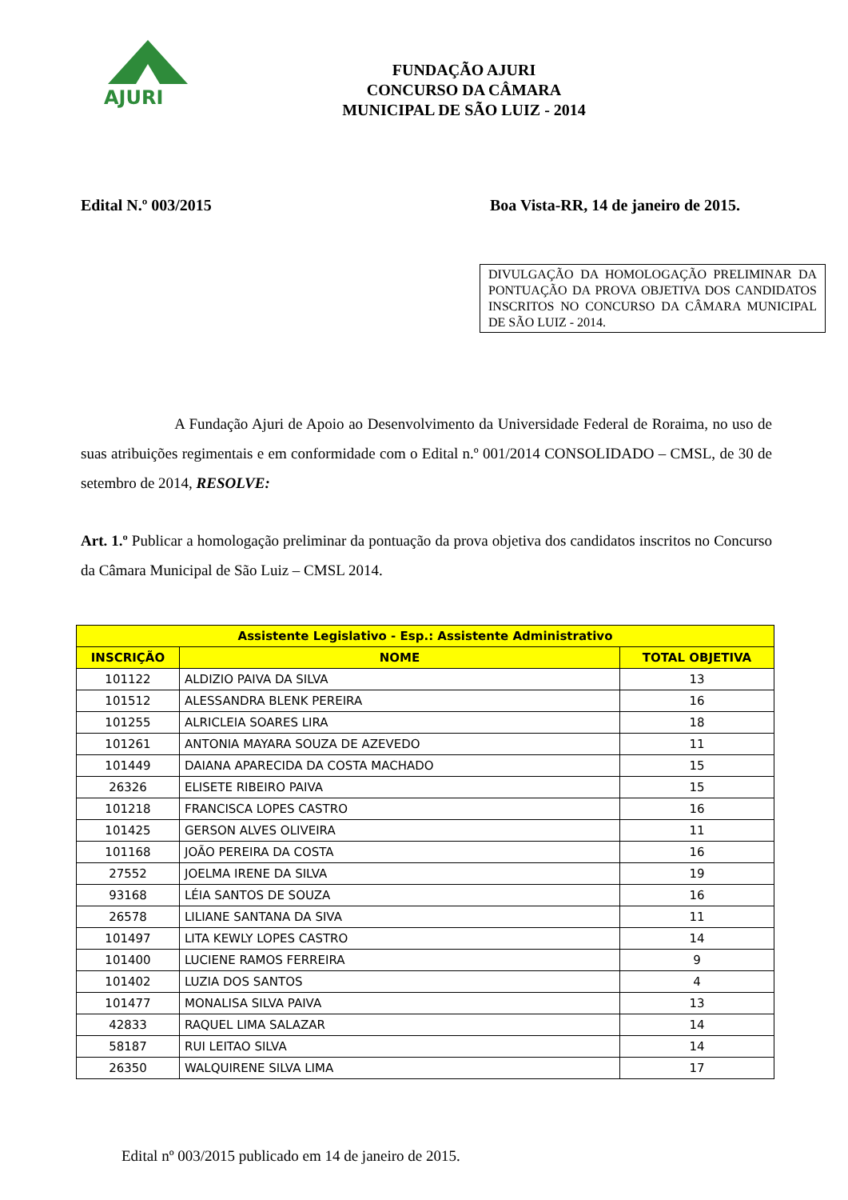AJURI
FUNDAÇÃO AJURI
CONCURSO DA CÂMARA
MUNICIPAL DE SÃO LUIZ - 2014
Edital N.º 003/2015 Boa Vista-RR, 14 de janeiro de 2015.
DIVULGAÇÃO DA HOMOLOGAÇÃO PRELIMINAR DA PONTUAÇÃO DA PROVA OBJETIVA DOS CANDIDATOS INSCRITOS NO CONCURSO DA CÂMARA MUNICIPAL DE SÃO LUIZ - 2014.
A Fundação Ajuri de Apoio ao Desenvolvimento da Universidade Federal de Roraima, no uso de suas atribuições regimentais e em conformidade com o Edital n.º 001/2014 CONSOLIDADO – CMSL, de 30 de setembro de 2014, RESOLVE:
Art. 1.º Publicar a homologação preliminar da pontuação da prova objetiva dos candidatos inscritos no Concurso da Câmara Municipal de São Luiz – CMSL 2014.
| Assistente Legislativo - Esp.: Assistente Administrativo | | |
| --- | --- | --- |
| INSCRIÇÃO | NOME | TOTAL OBJETIVA |
| 101122 | ALDIZIO PAIVA DA SILVA | 13 |
| 101512 | ALESSANDRA BLENK PEREIRA | 16 |
| 101255 | ALRICLEIA SOARES LIRA | 18 |
| 101261 | ANTONIA MAYARA SOUZA DE AZEVEDO | 11 |
| 101449 | DAIANA APARECIDA DA COSTA MACHADO | 15 |
| 26326 | ELISETE RIBEIRO PAIVA | 15 |
| 101218 | FRANCISCA LOPES CASTRO | 16 |
| 101425 | GERSON ALVES OLIVEIRA | 11 |
| 101168 | JOÃO PEREIRA DA COSTA | 16 |
| 27552 | JOELMA IRENE DA SILVA | 19 |
| 93168 | LÉIA SANTOS DE SOUZA | 16 |
| 26578 | LILIANE SANTANA DA SIVA | 11 |
| 101497 | LITA KEWLY LOPES CASTRO | 14 |
| 101400 | LUCIENE RAMOS FERREIRA | 9 |
| 101402 | LUZIA DOS SANTOS | 4 |
| 101477 | MONALISA SILVA PAIVA | 13 |
| 42833 | RAQUEL LIMA SALAZAR | 14 |
| 58187 | RUI LEITAO SILVA | 14 |
| 26350 | WALQUIRENE SILVA LIMA | 17 |
Edital nº 003/2015 publicado em 14 de janeiro de 2015.